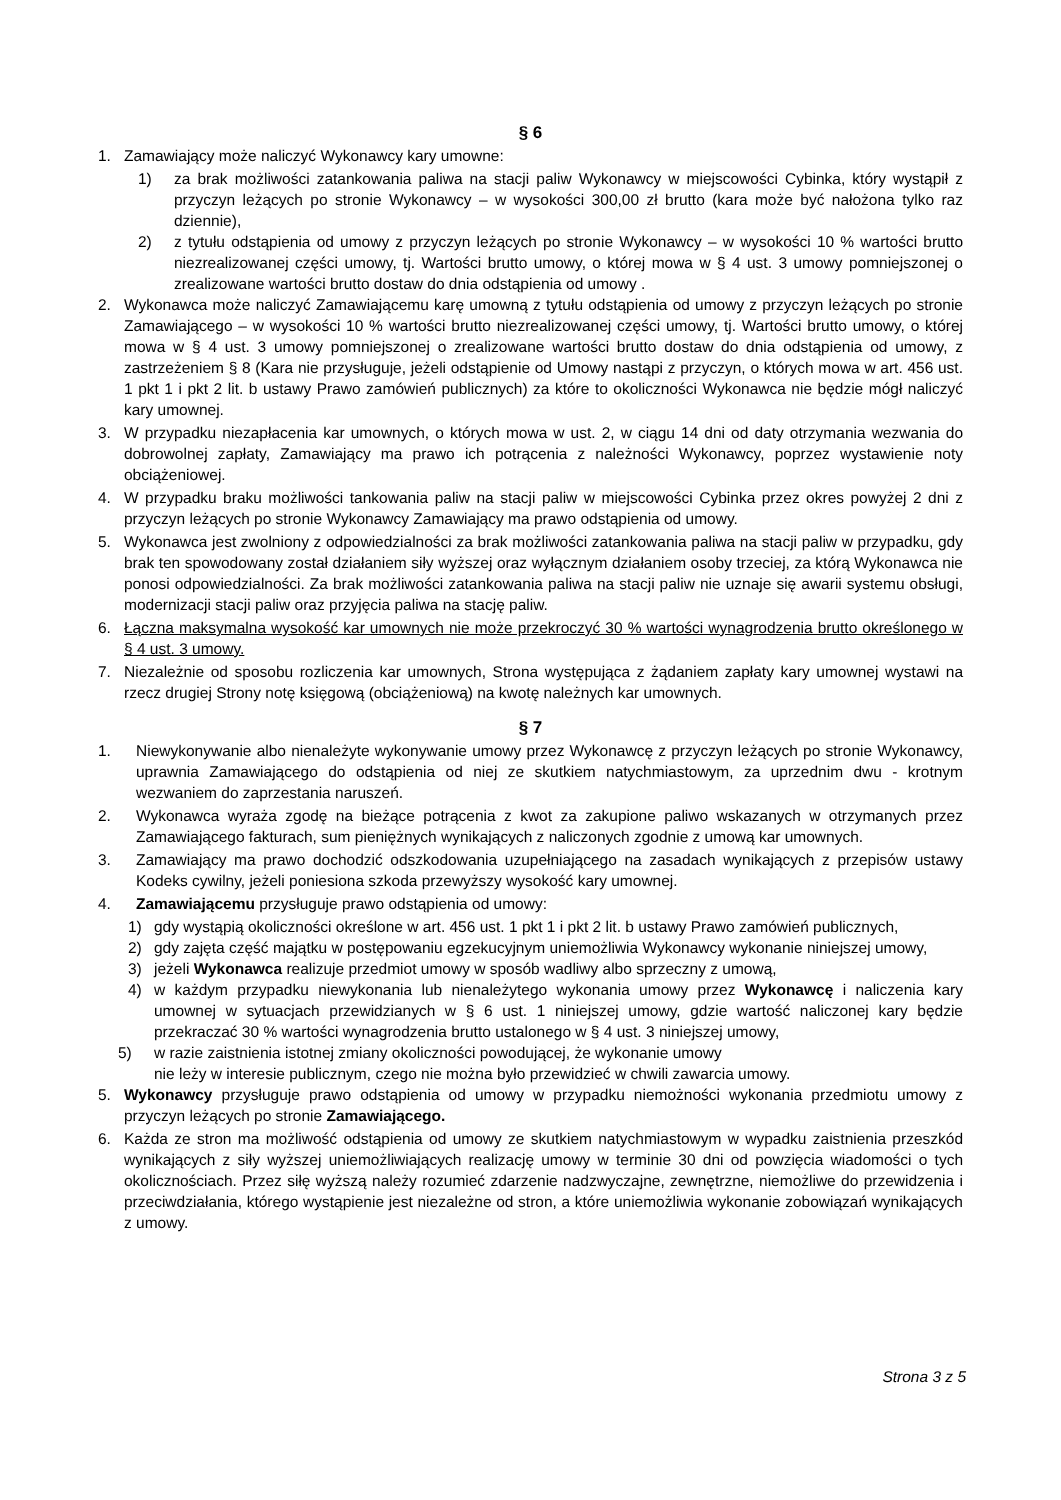§ 6
1. Zamawiający może naliczyć Wykonawcy kary umowne:
1) za brak możliwości zatankowania paliwa na stacji paliw Wykonawcy w miejscowości Cybinka, który wystąpił z przyczyn leżących po stronie Wykonawcy – w wysokości 300,00 zł brutto (kara może być nałożona tylko raz dziennie),
2) z tytułu odstąpienia od umowy z przyczyn leżących po stronie Wykonawcy – w wysokości 10 % wartości brutto niezrealizowanej części umowy, tj. Wartości brutto umowy, o której mowa w § 4 ust. 3 umowy pomniejszonej o zrealizowane wartości brutto dostaw do dnia odstąpienia od umowy .
2. Wykonawca może naliczyć Zamawiającemu karę umowną z tytułu odstąpienia od umowy z przyczyn leżących po stronie Zamawiającego – w wysokości 10 % wartości brutto niezrealizowanej części umowy, tj. Wartości brutto umowy, o której mowa w § 4 ust. 3 umowy pomniejszonej o zrealizowane wartości brutto dostaw do dnia odstąpienia od umowy, z zastrzeżeniem § 8 (Kara nie przysługuje, jeżeli odstąpienie od Umowy nastąpi z przyczyn, o których mowa w art. 456 ust. 1 pkt 1 i pkt 2 lit. b ustawy Prawo zamówień publicznych) za które to okoliczności Wykonawca nie będzie mógł naliczyć kary umownej.
3. W przypadku niezapłacenia kar umownych, o których mowa w ust. 2, w ciągu 14 dni od daty otrzymania wezwania do dobrowolnej zapłaty, Zamawiający ma prawo ich potrącenia z należności Wykonawcy, poprzez wystawienie noty obciążeniowej.
4. W przypadku braku możliwości tankowania paliw na stacji paliw w miejscowości Cybinka przez okres powyżej 2 dni z przyczyn leżących po stronie Wykonawcy Zamawiający ma prawo odstąpienia od umowy.
5. Wykonawca jest zwolniony z odpowiedzialności za brak możliwości zatankowania paliwa na stacji paliw w przypadku, gdy brak ten spowodowany został działaniem siły wyższej oraz wyłącznym działaniem osoby trzeciej, za którą Wykonawca nie ponosi odpowiedzialności. Za brak możliwości zatankowania paliwa na stacji paliw nie uznaje się awarii systemu obsługi, modernizacji stacji paliw oraz przyjęcia paliwa na stację paliw.
6. Łączna maksymalna wysokość kar umownych nie może przekroczyć 30 % wartości wynagrodzenia brutto określonego w § 4 ust. 3 umowy.
7. Niezależnie od sposobu rozliczenia kar umownych, Strona występująca z żądaniem zapłaty kary umownej wystawi na rzecz drugiej Strony notę księgową (obciążeniową) na kwotę należnych kar umownych.
§ 7
1. Niewykonywanie albo nienależyte wykonywanie umowy przez Wykonawcę z przyczyn leżących po stronie Wykonawcy, uprawnia Zamawiającego do odstąpienia od niej ze skutkiem natychmiastowym, za uprzednim dwu - krotnym wezwaniem do zaprzestania naruszeń.
2. Wykonawca wyraża zgodę na bieżące potrącenia z kwot za zakupione paliwo wskazanych w otrzymanych przez Zamawiającego fakturach, sum pieniężnych wynikających z naliczonych zgodnie z umową kar umownych.
3. Zamawiający ma prawo dochodzić odszkodowania uzupełniającego na zasadach wynikających z przepisów ustawy Kodeks cywilny, jeżeli poniesiona szkoda przewyższy wysokość kary umownej.
4. Zamawiającemu przysługuje prawo odstąpienia od umowy:
1) gdy wystąpią okoliczności określone w art. 456 ust. 1 pkt 1 i pkt 2 lit. b ustawy Prawo zamówień publicznych,
2) gdy zajęta część majątku w postępowaniu egzekucyjnym uniemożliwia Wykonawcy wykonanie niniejszej umowy,
3) jeżeli Wykonawca realizuje przedmiot umowy w sposób wadliwy albo sprzeczny z umową,
4) w każdym przypadku niewykonania lub nienależytego wykonania umowy przez Wykonawcę i naliczenia kary umownej w sytuacjach przewidzianych w § 6 ust. 1 niniejszej umowy, gdzie wartość naliczonej kary będzie przekraczać 30 % wartości wynagrodzenia brutto ustalonego w § 4 ust. 3 niniejszej umowy,
5) w razie zaistnienia istotnej zmiany okoliczności powodującej, że wykonanie umowy
nie leży w interesie publicznym, czego nie można było przewidzieć w chwili zawarcia umowy.
5. Wykonawcy przysługuje prawo odstąpienia od umowy w przypadku niemożności wykonania przedmiotu umowy z przyczyn leżących po stronie Zamawiającego.
6. Każda ze stron ma możliwość odstąpienia od umowy ze skutkiem natychmiastowym w wypadku zaistnienia przeszkód wynikających z siły wyższej uniemożliwiających realizację umowy w terminie 30 dni od powzięcia wiadomości o tych okolicznościach. Przez siłę wyższą należy rozumieć zdarzenie nadzwyczajne, zewnętrzne, niemożliwe do przewidzenia i przeciwdziałania, którego wystąpienie jest niezależne od stron, a które uniemożliwia wykonanie zobowiązań wynikających z umowy.
Strona 3 z 5